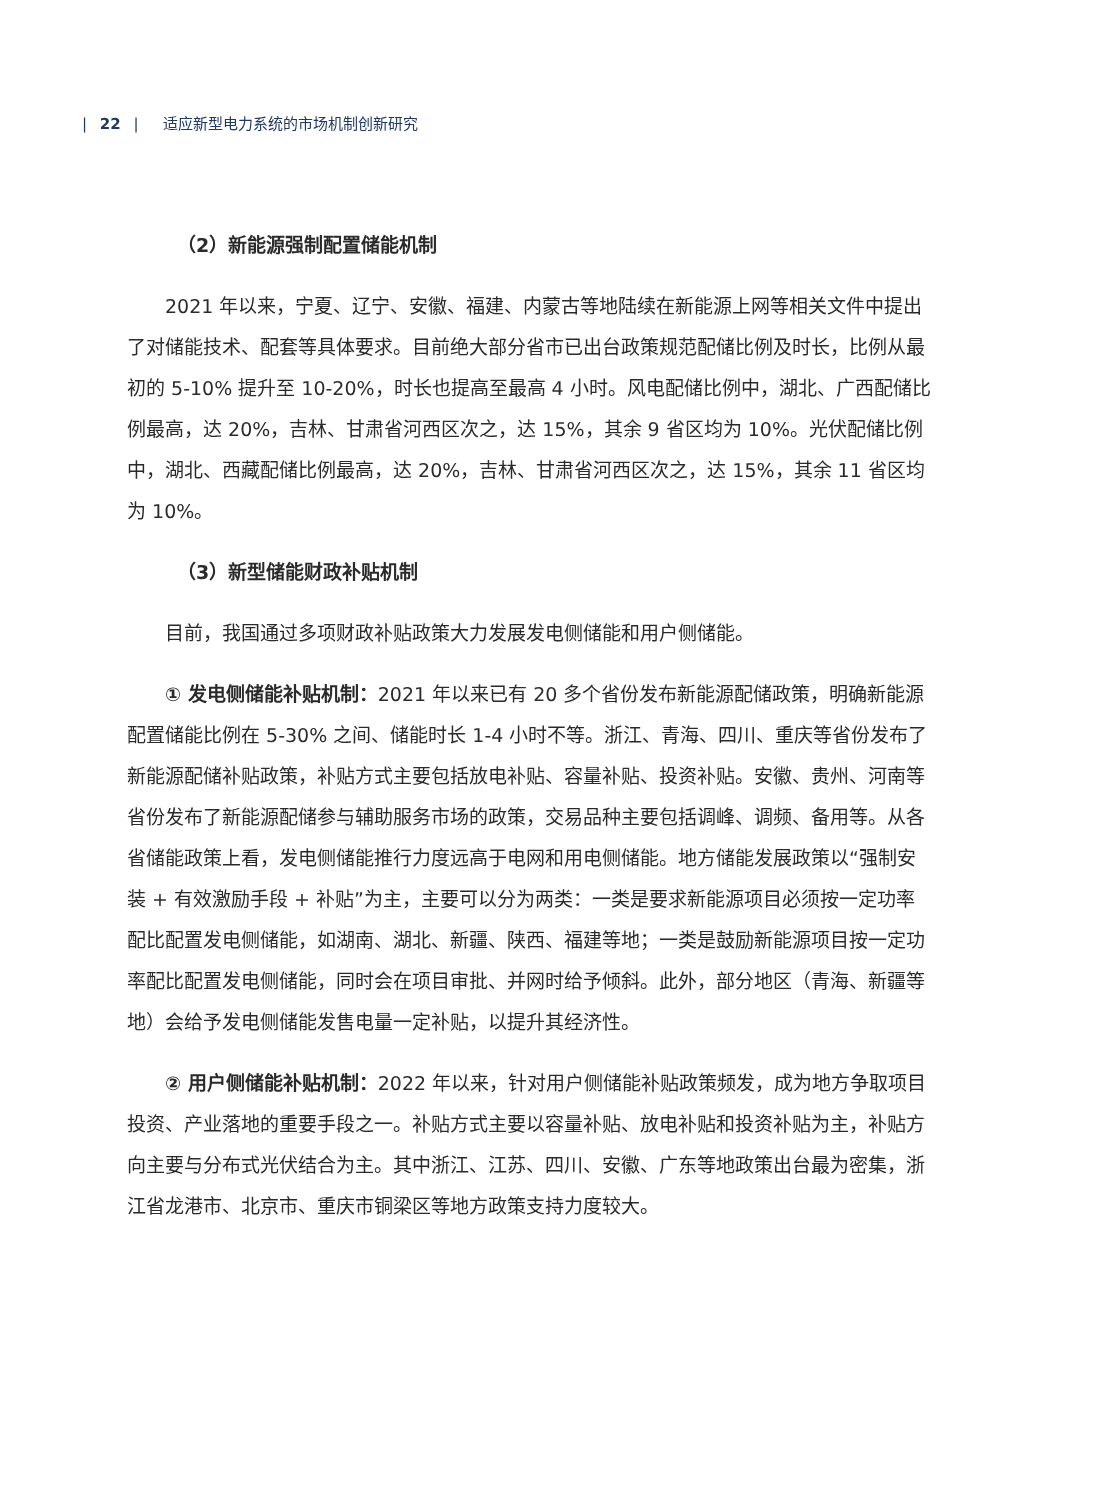| 22 | 适应新型电力系统的市场机制创新研究
（2）新能源强制配置储能机制
2021 年以来，宁夏、辽宁、安徽、福建、内蒙古等地陆续在新能源上网等相关文件中提出了对储能技术、配套等具体要求。目前绝大部分省市已出台政策规范配储比例及时长，比例从最初的 5-10% 提升至 10-20%，时长也提高至最高 4 小时。风电配储比例中，湖北、广西配储比例最高，达 20%，吉林、甘肃省河西区次之，达 15%，其余 9 省区均为 10%。光伏配储比例中，湖北、西藏配储比例最高，达 20%，吉林、甘肃省河西区次之，达 15%，其余 11 省区均为 10%。
（3）新型储能财政补贴机制
目前，我国通过多项财政补贴政策大力发展发电侧储能和用户侧储能。
① 发电侧储能补贴机制：2021 年以来已有 20 多个省份发布新能源配储政策，明确新能源配置储能比例在 5-30% 之间、储能时长 1-4 小时不等。浙江、青海、四川、重庆等省份发布了新能源配储补贴政策，补贴方式主要包括放电补贴、容量补贴、投资补贴。安徽、贵州、河南等省份发布了新能源配储参与辅助服务市场的政策，交易品种主要包括调峰、调频、备用等。从各省储能政策上看，发电侧储能推行力度远高于电网和用电侧储能。地方储能发展政策以“强制安装 + 有效激励手段 + 补贴”为主，主要可以分为两类：一类是要求新能源项目必须按一定功率配比配置发电侧储能，如湖南、湖北、新疆、陕西、福建等地；一类是鼓励新能源项目按一定功率配比配置发电侧储能，同时会在项目审批、并网时给予倾斜。此外，部分地区（青海、新疆等地）会给予发电侧储能发售电量一定补贴，以提升其经济性。
② 用户侧储能补贴机制：2022 年以来，针对用户侧储能补贴政策频发，成为地方争取项目投资、产业落地的重要手段之一。补贴方式主要以容量补贴、放电补贴和投资补贴为主，补贴方向主要与分布式光伏结合为主。其中浙江、江苏、四川、安徽、广东等地政策出台最为密集，浙江省龙港市、北京市、重庆市铜梁区等地方政策支持力度较大。